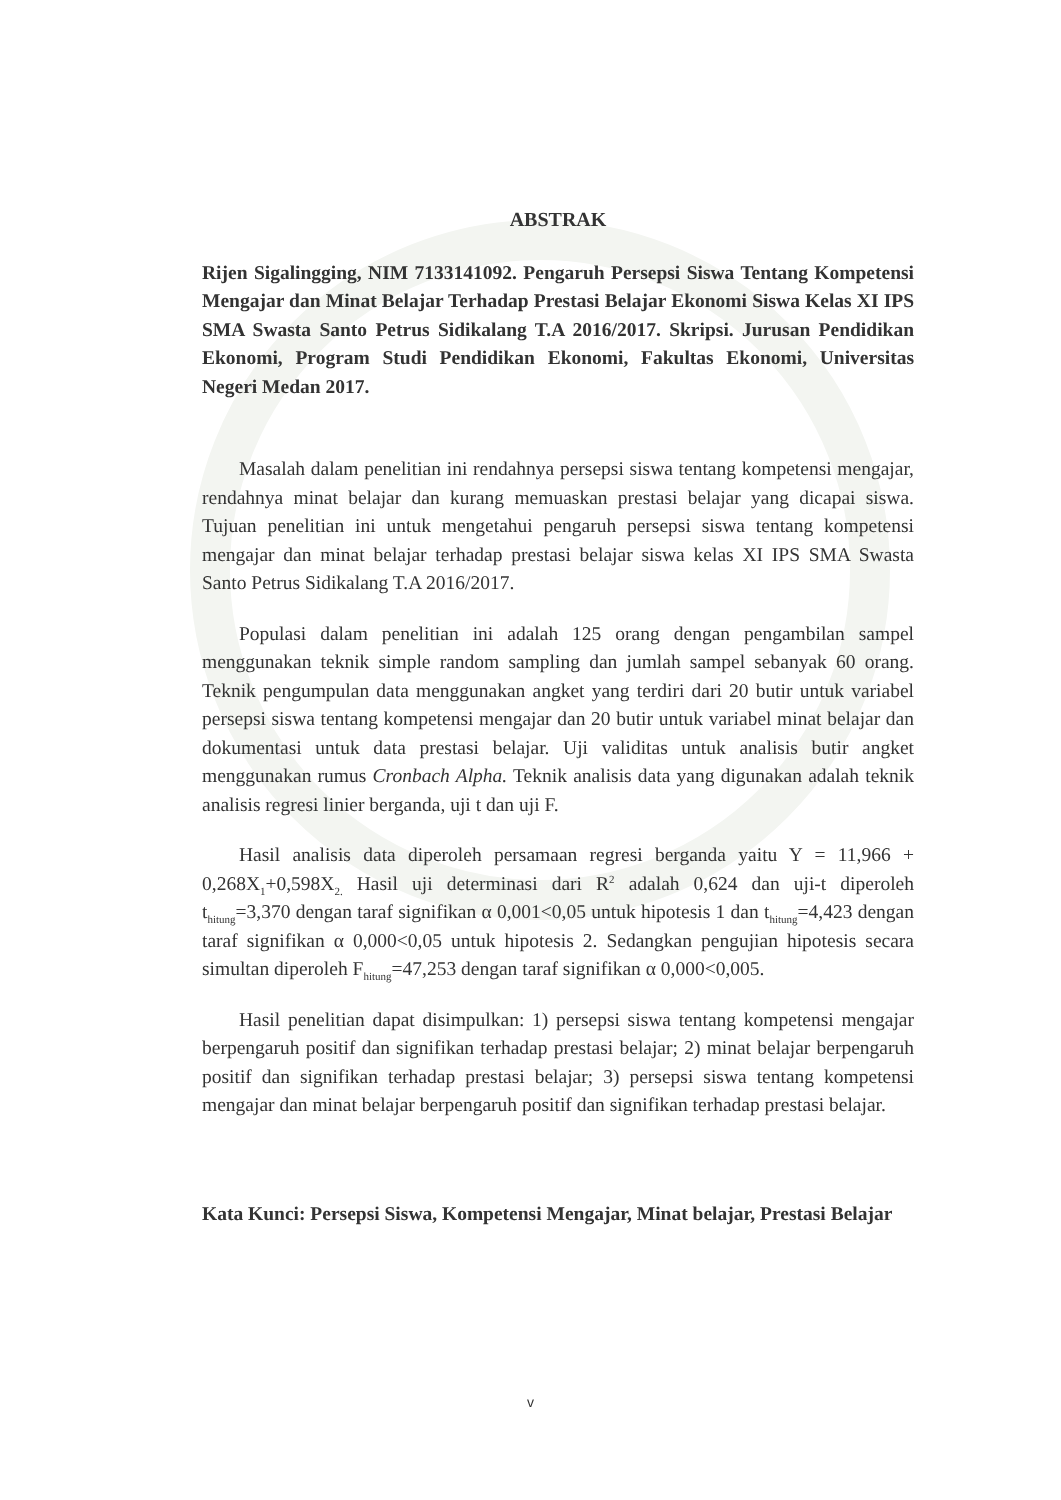ABSTRAK
Rijen Sigalingging, NIM 7133141092. Pengaruh Persepsi Siswa Tentang Kompetensi Mengajar dan Minat Belajar Terhadap Prestasi Belajar Ekonomi Siswa Kelas XI IPS SMA Swasta Santo Petrus Sidikalang T.A 2016/2017. Skripsi. Jurusan Pendidikan Ekonomi, Program Studi Pendidikan Ekonomi, Fakultas Ekonomi, Universitas Negeri Medan 2017.
Masalah dalam penelitian ini rendahnya persepsi siswa tentang kompetensi mengajar, rendahnya minat belajar dan kurang memuaskan prestasi belajar yang dicapai siswa. Tujuan penelitian ini untuk mengetahui pengaruh persepsi siswa tentang kompetensi mengajar dan minat belajar terhadap prestasi belajar siswa kelas XI IPS SMA Swasta Santo Petrus Sidikalang T.A 2016/2017.
Populasi dalam penelitian ini adalah 125 orang dengan pengambilan sampel menggunakan teknik simple random sampling dan jumlah sampel sebanyak 60 orang. Teknik pengumpulan data menggunakan angket yang terdiri dari 20 butir untuk variabel persepsi siswa tentang kompetensi mengajar dan 20 butir untuk variabel minat belajar dan dokumentasi untuk data prestasi belajar. Uji validitas untuk analisis butir angket menggunakan rumus Cronbach Alpha. Teknik analisis data yang digunakan adalah teknik analisis regresi linier berganda, uji t dan uji F.
Hasil analisis data diperoleh persamaan regresi berganda yaitu Y = 11,966 + 0,268X<sub>1</sub>+0,598X<sub>2.</sub> Hasil uji determinasi dari R<sup>2</sup> adalah 0,624 dan uji-t diperoleh t<sub>hitung</sub>=3,370 dengan taraf signifikan α 0,001<0,05 untuk hipotesis 1 dan t<sub>hitung</sub>=4,423 dengan taraf signifikan α 0,000<0,05 untuk hipotesis 2. Sedangkan pengujian hipotesis secara simultan diperoleh F<sub>hitung</sub>=47,253 dengan taraf signifikan α 0,000<0,005.
Hasil penelitian dapat disimpulkan: 1) persepsi siswa tentang kompetensi mengajar berpengaruh positif dan signifikan terhadap prestasi belajar; 2) minat belajar berpengaruh positif dan signifikan terhadap prestasi belajar; 3) persepsi siswa tentang kompetensi mengajar dan minat belajar berpengaruh positif dan signifikan terhadap prestasi belajar.
Kata Kunci: Persepsi Siswa, Kompetensi Mengajar, Minat belajar, Prestasi Belajar
v